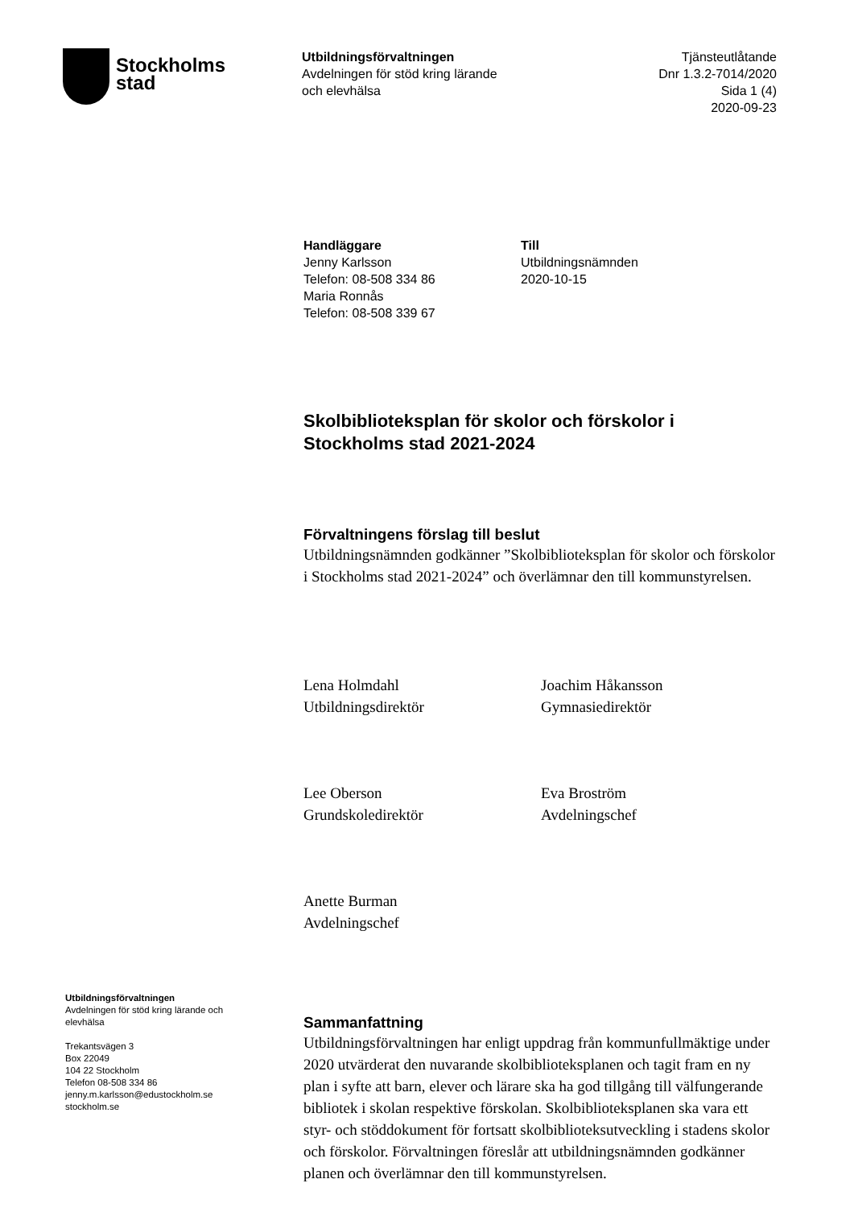Stockholms
stad
Utbildningsförvaltningen
Avdelningen för stöd kring lärande
och elevhälsa
Tjänsteutlåtande
Dnr 1.3.2-7014/2020
Sida 1 (4)
2020-09-23
Handläggare
Jenny Karlsson
Telefon: 08-508 334 86
Maria Ronnås
Telefon: 08-508 339 67
Till
Utbildningsnämnden
2020-10-15
Skolbiblioteksplan för skolor och förskolor i Stockholms stad 2021-2024
Förvaltningens förslag till beslut
Utbildningsnämnden godkänner ”Skolbiblioteksplan för skolor och förskolor i Stockholms stad 2021-2024” och överlämnar den till kommunstyrelsen.
Lena Holmdahl
Utbildningsdirektör
Joachim Håkansson
Gymnasiedirektör
Lee Oberson
Grundskoledirektör
Eva Broström
Avdelningschef
Anette Burman
Avdelningschef
Sammanfattning
Utbildningsförvaltningen har enligt uppdrag från kommunfullmäktige under 2020 utvärderat den nuvarande skolbiblioteksplanen och tagit fram en ny plan i syfte att barn, elever och lärare ska ha god tillgång till välfungerande bibliotek i skolan respektive förskolan. Skolbiblioteksplanen ska vara ett styr- och stöddokument för fortsatt skolbiblioteksutveckling i stadens skolor och förskolor. Förvaltningen föreslår att utbildningsnämnden godkänner planen och överlämnar den till kommunstyrelsen.
Utbildningsförvaltningen
Avdelningen för stöd kring lärande och elevhälsa
Trekantsvägen 3
Box 22049
104 22 Stockholm
Telefon 08-508 334 86
jenny.m.karlsson@edustockholm.se
stockholm.se